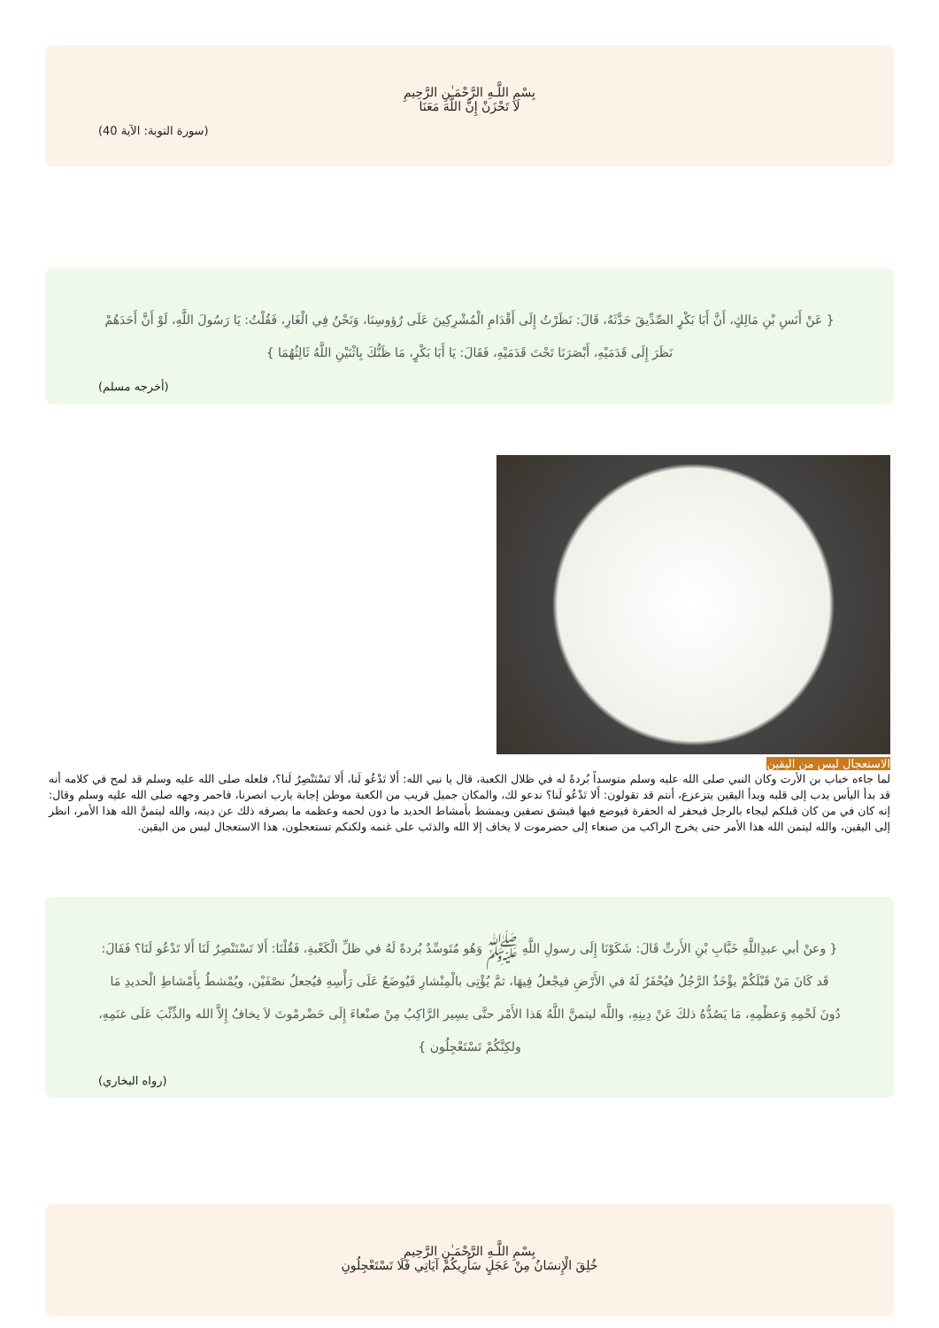بِسْمِ اللَّـهِ الرَّحْمَـٰنِ الرَّحِيمِ
لَا تَحْزَنْ إِنَّ اللَّهَ مَعَنَا
(سورة التوبة: الآية 40)
{ عَنْ أَنَسِ بْنِ مَالِكٍ، أَنَّ أَبَا بَكْرٍ الصِّدِّيقَ حَدَّثَهُ، قَالَ: نَظَرْتُ إِلَى أَقْدَامِ الْمُشْرِكِينَ عَلَى رُؤوسِنَا، وَنَحْنُ فِي الْغَارِ، فَقُلْتُ: يَا رَسُولَ اللَّهِ، لَوْ أَنَّ أَحَدَهُمْ نَظَرَ إِلَى قَدَمَيْهِ، أَبْصَرَنَا تَحْتَ قَدَمَيْهِ، فَقَالَ: يَا أَبَا بَكْرٍ، مَا ظَنُّكَ بِاثْنَيْنِ اللَّهُ ثَالِثُهُمَا }
(أخرجه مسلم)
الاستعجال ليس من اليقين
لما جاءه خباب بن الأرت وكان النبي صلى الله عليه وسلم متوسداً بُردةً له في ظلال الكعبة، قال يا نبي الله: أَلا تَدْعُو لَنا، أَلا تَسْتَنْصِرُ لَنا؟، فلعله صلى الله عليه وسلم قد لمح في كلامه أنه قد بدأ اليأس يدب إلى قلبه وبدأ اليقين يتزعزع، أنتم قد تقولون: أَلا تَدْعُو لَنا؟ ندعو لك، والمكان جميل قريب من الكعبة موطن إجابة يارب انصرنا، فاحمر وجهه صلى الله عليه وسلم وقال: إنه كان في من كان قبلكم ليجاء بالرجل فيحفر له الحفرة فيوضع فيها فيشق نصفين ويمشط بأمشاط الحديد ما دون لحمه وعظمه ما يصرفه ذلك عن دينه، والله ليتمنَّ الله هذا الأمر، انظر إلى اليقين، والله ليتمن الله هذا الأمر حتى يخرج الراكب من صنعاء إلى حضرموت لا يخاف إلا الله والذئب على غنمه ولكنكم تستعجلون، هذا الاستعجال ليس من اليقين.
{ وعنْ أبي عبدِاللَّهِ خَبَّابِ بْنِ الأَرتِّ قَالَ: شَكَوْنَا إِلَى رسولِ اللَّهِ ﷺ وَهُو مُتَوسِّدٌ بُردةً لَهُ في ظلِّ الْكَعْبةِ، فَقُلْنَا: أَلا تَسْتَنْصِرُ لَنَا أَلا تَدْعُو لَنَا؟ فَقَالَ: قَد كَانَ مَنْ قَبْلَكُمْ يؤْخَذُ الرَّجُلُ فيُحْفَرُ لَهُ في الأَرْضِ فيجْعلُ فِيهَا، ثمَّ يُؤْتِى بالْمِنْشارِ فَيُوضَعُ عَلَى رَأْسِهِ فيُجعلُ نصْفَيْن، ويُمْشطُ بِأَمْشاطِ الْحديدِ مَا دُونَ لَحْمِهِ وَعظْمِهِ، مَا يَصُدُّهُ ذلكَ عَنْ دِينِهِ، واللَّه ليتمنَّ اللَّهُ هَذا الأَمْر حتَّى يسِير الرَّاكِبُ مِنْ صنْعاءَ إِلَى حَضْرمْوتَ لاَ يخافُ إِلاَّ الله والذِّئْبَ عَلَى غنَمِهِ، ولكِنَّكُمْ تَسْتَعْجِلُون }
(رواه البخاري)
بِسْمِ اللَّـهِ الرَّحْمَـٰنِ الرَّحِيمِ
خُلِقَ الْإِنسَانُ مِنْ عَجَلٍ سَأُرِيكُمْ آيَاتِي فَلَا تَسْتَعْجِلُونِ